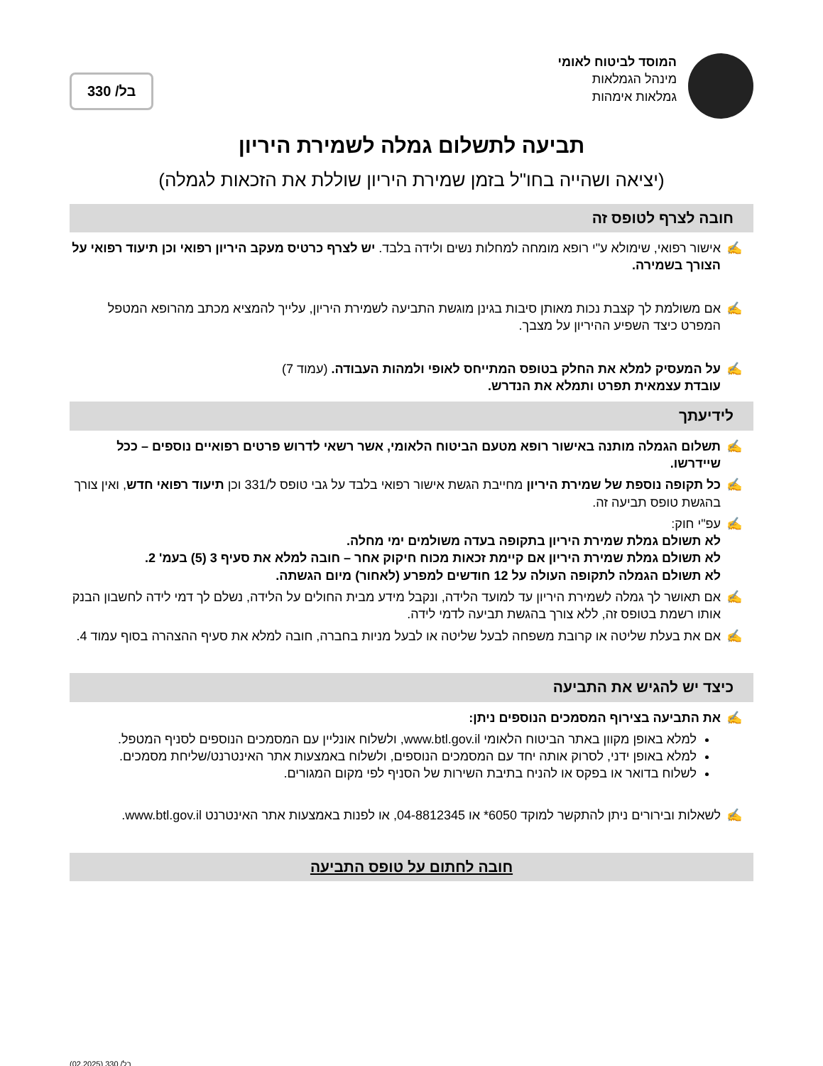המוסד לביטוח לאומי
מינהל הגמלאות
גמלאות אימהות
בל/ 330
תביעה לתשלום גמלה לשמירת היריון
(יציאה ושהייה בחו"ל בזמן שמירת היריון שוללת את הזכאות לגמלה)
חובה לצרף לטופס זה
✍ אישור רפואי, שימולא ע"י רופא מומחה למחלות נשים ולידה בלבד. יש לצרף כרטיס מעקב היריון רפואי וכן תיעוד רפואי על הצורך בשמירה.
✍ אם משולמת לך קצבת נכות מאותן סיבות בגינן מוגשת התביעה לשמירת היריון, עלייך להמציא מכתב מהרופא המטפל המפרט כיצד השפיע ההיריון על מצבך.
✍ על המעסיק למלא את החלק בטופס המתייחס לאופי ולמהות העבודה. (עמוד 7)
עובדת עצמאית תפרט ותמלא את הנדרש.
לידיעתך
✍ תשלום הגמלה מותנה באישור רופא מטעם הביטוח הלאומי, אשר רשאי לדרוש פרטים רפואיים נוספים – ככל שיידרשו.
✍ כל תקופה נוספת של שמירת היריון מחייבת הגשת אישור רפואי בלבד על גבי טופס ל/331 וכן תיעוד רפואי חדש, ואין צורך בהגשת טופס תביעה זה.
✍ עפ"י חוק:
לא תשולם גמלת שמירת היריון בתקופה בעדה משולמים ימי מחלה.
לא תשולם גמלת שמירת היריון אם קיימת זכאות מכוח חיקוק אחר – חובה למלא את סעיף 3 (5) בעמ' 2.
לא תשולם הגמלה לתקופה העולה על 12 חודשים למפרע (לאחור) מיום הגשתה.
✍ אם תאושר לך גמלה לשמירת היריון עד למועד הלידה, ונקבל מידע מבית החולים על הלידה, נשלם לך דמי לידה לחשבון הבנק אותו רשמת בטופס זה, ללא צורך בהגשת תביעה לדמי לידה.
✍ אם את בעלת שליטה או קרובת משפחה לבעל שליטה או לבעל מניות בחברה, חובה למלא את סעיף ההצהרה בסוף עמוד 4.
כיצד יש להגיש את התביעה
✍ את התביעה בצירוף המסמכים הנוספים ניתן:
למלא באופן מקוון באתר הביטוח הלאומי www.btl.gov.il, ולשלוח אונליין עם המסמכים הנוספים לסניף המטפל.
למלא באופן ידני, לסרוק אותה יחד עם המסמכים הנוספים, ולשלוח באמצעות אתר האינטרנט/שליחת מסמכים.
לשלוח בדואר או בפקס או להניח בתיבת השירות של הסניף לפי מקום המגורים.
✍ לשאלות ובירורים ניתן להתקשר למוקד 6050* או 04-8812345, או לפנות באמצעות אתר האינטרנט www.btl.gov.il.
חובה לחתום על טופס התביעה
בל/ 330 (02.2025)